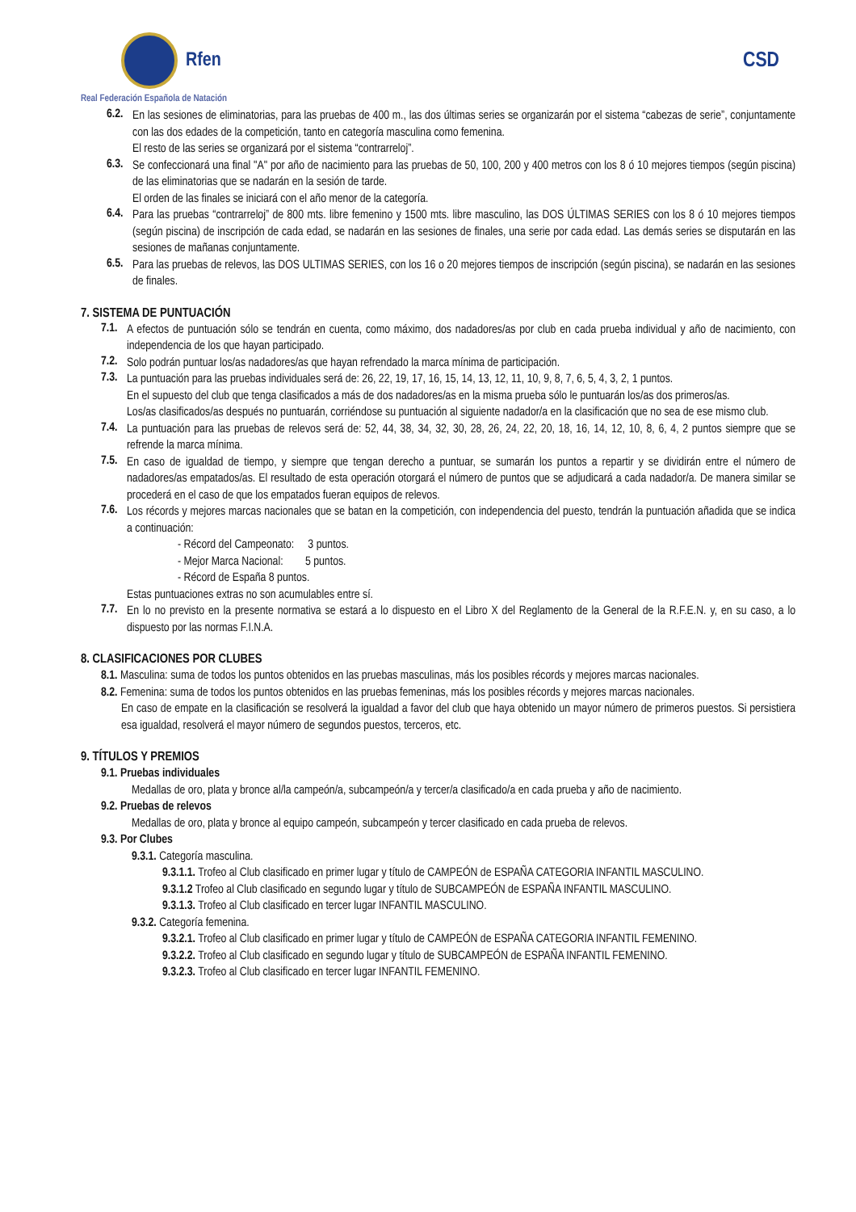Rfen CSD
Real Federación Española de Natación
6.2.
En las sesiones de eliminatorias, para las pruebas de 400 m., las dos últimas series se organizarán por el sistema “cabezas de serie”, conjuntamente con las dos edades de la competición, tanto en categoría masculina como femenina.
El resto de las series se organizará por el sistema “contrarreloj”.
6.3.
Se confeccionará una final "A" por año de nacimiento para las pruebas de 50, 100, 200 y 400 metros con los 8 ó 10 mejores tiempos (según piscina) de las eliminatorias que se nadarán en la sesión de tarde.
El orden de las finales se iniciará con el año menor de la categoría.
6.4.
Para las pruebas “contrarreloj” de 800 mts. libre femenino y 1500 mts. libre masculino, las DOS ÚLTIMAS SERIES con los 8 ó 10 mejores tiempos (según piscina) de inscripción de cada edad, se nadarán en las sesiones de finales, una serie por cada edad. Las demás series se disputarán en las sesiones de mañanas conjuntamente.
6.5.
Para las pruebas de relevos, las DOS ULTIMAS SERIES, con los 16 o 20 mejores tiempos de inscripción (según piscina), se nadarán en las sesiones de finales.
7. SISTEMA DE PUNTUACIÓN
7.1.
A efectos de puntuación sólo se tendrán en cuenta, como máximo, dos nadadores/as por club en cada prueba individual y año de nacimiento, con independencia de los que hayan participado.
7.2.
Solo podrán puntuar los/as nadadores/as que hayan refrendado la marca mínima de participación.
7.3.
La puntuación para las pruebas individuales será de: 26, 22, 19, 17, 16, 15, 14, 13, 12, 11, 10, 9, 8, 7, 6, 5, 4, 3, 2, 1 puntos.
En el supuesto del club que tenga clasificados a más de dos nadadores/as en la misma prueba sólo le puntuarán los/as dos primeros/as.
Los/as clasificados/as después no puntuarán, corriéndose su puntuación al siguiente nadador/a en la clasificación que no sea de ese mismo club.
7.4.
La puntuación para las pruebas de relevos será de: 52, 44, 38, 34, 32, 30, 28, 26, 24, 22, 20, 18, 16, 14, 12, 10, 8, 6, 4, 2 puntos siempre que se refrende la marca mínima.
7.5.
En caso de igualdad de tiempo, y siempre que tengan derecho a puntuar, se sumarán los puntos a repartir y se dividirán entre el número de nadadores/as empatados/as. El resultado de esta operación otorgará el número de puntos que se adjudicará a cada nadador/a. De manera similar se procederá en el caso de que los empatados fueran equipos de relevos.
7.6.
Los récords y mejores marcas nacionales que se batan en la competición, con independencia del puesto, tendrán la puntuación añadida que se indica a continuación:
- Récord del Campeonato: 3 puntos.
- Mejor Marca Nacional: 5 puntos.
- Récord de España 8 puntos.
Estas puntuaciones extras no son acumulables entre sí.
7.7.
En lo no previsto en la presente normativa se estará a lo dispuesto en el Libro X del Reglamento de la General de la R.F.E.N. y, en su caso, a lo dispuesto por las normas F.I.N.A.
8. CLASIFICACIONES POR CLUBES
8.1. Masculina: suma de todos los puntos obtenidos en las pruebas masculinas, más los posibles récords y mejores marcas nacionales.
8.2. Femenina: suma de todos los puntos obtenidos en las pruebas femeninas, más los posibles récords y mejores marcas nacionales.
En caso de empate en la clasificación se resolverá la igualdad a favor del club que haya obtenido un mayor número de primeros puestos. Si persistiera esa igualdad, resolverá el mayor número de segundos puestos, terceros, etc.
9. TÍTULOS Y PREMIOS
9.1. Pruebas individuales
Medallas de oro, plata y bronce al/la campeón/a, subcampeón/a y tercer/a clasificado/a en cada prueba y año de nacimiento.
9.2. Pruebas de relevos
Medallas de oro, plata y bronce al equipo campeón, subcampeón y tercer clasificado en cada prueba de relevos.
9.3. Por Clubes
9.3.1. Categoría masculina.
9.3.1.1. Trofeo al Club clasificado en primer lugar y título de CAMPEÓN de ESPAÑA CATEGORIA INFANTIL MASCULINO.
9.3.1.2 Trofeo al Club clasificado en segundo lugar y título de SUBCAMPEÓN de ESPAÑA INFANTIL MASCULINO.
9.3.1.3. Trofeo al Club clasificado en tercer lugar INFANTIL MASCULINO.
9.3.2. Categoría femenina.
9.3.2.1. Trofeo al Club clasificado en primer lugar y título de CAMPEÓN de ESPAÑA CATEGORIA INFANTIL FEMENINO.
9.3.2.2. Trofeo al Club clasificado en segundo lugar y título de SUBCAMPEÓN de ESPAÑA INFANTIL FEMENINO.
9.3.2.3. Trofeo al Club clasificado en tercer lugar INFANTIL FEMENINO.